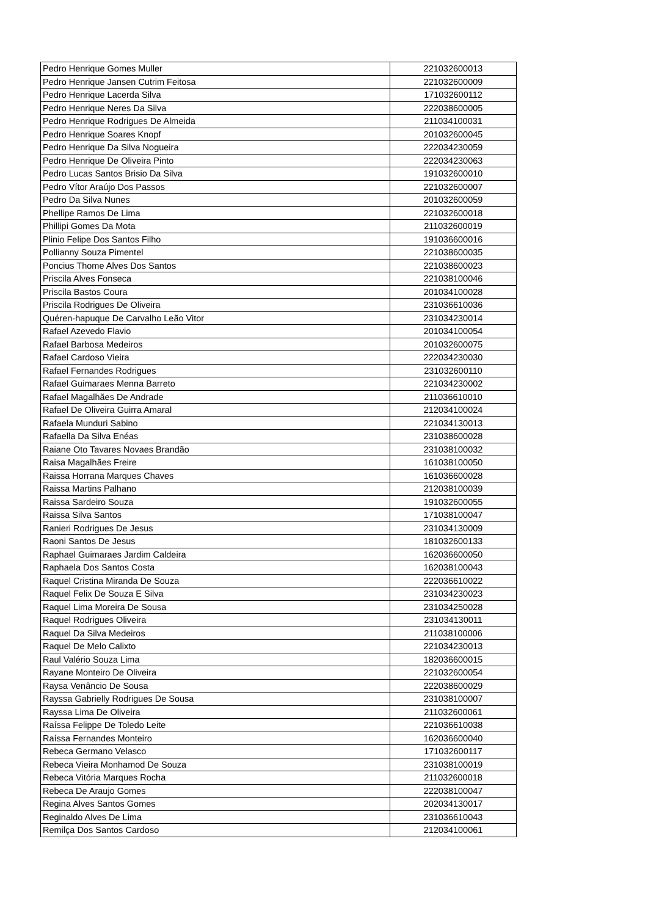| Pedro Henrique Gomes Muller | 221032600013 |
| Pedro Henrique Jansen Cutrim Feitosa | 221032600009 |
| Pedro Henrique Lacerda Silva | 171032600112 |
| Pedro Henrique Neres Da Silva | 222038600005 |
| Pedro Henrique Rodrigues De Almeida | 211034100031 |
| Pedro Henrique Soares Knopf | 201032600045 |
| Pedro Henrique Da Silva Nogueira | 222034230059 |
| Pedro Henrique De Oliveira Pinto | 222034230063 |
| Pedro Lucas Santos Brisio Da Silva | 191032600010 |
| Pedro Vítor Araújo Dos Passos | 221032600007 |
| Pedro Da Silva Nunes | 201032600059 |
| Phellipe Ramos De Lima | 221032600018 |
| Phillipi Gomes Da Mota | 211032600019 |
| Plinio Felipe Dos Santos Filho | 191036600016 |
| Pollianny Souza Pimentel | 221038600035 |
| Poncius Thome Alves Dos Santos | 221038600023 |
| Priscila Alves Fonseca | 221038100046 |
| Priscila Bastos Coura | 201034100028 |
| Priscila Rodrigues De Oliveira | 231036610036 |
| Quéren-hapuque De Carvalho Leão Vitor | 231034230014 |
| Rafael Azevedo Flavio | 201034100054 |
| Rafael Barbosa Medeiros | 201032600075 |
| Rafael Cardoso Vieira | 222034230030 |
| Rafael Fernandes Rodrigues | 231032600110 |
| Rafael Guimaraes Menna Barreto | 221034230002 |
| Rafael Magalhães De Andrade | 211036610010 |
| Rafael De Oliveira Guirra Amaral | 212034100024 |
| Rafaela Munduri Sabino | 221034130013 |
| Rafaella Da Silva Enéas | 231038600028 |
| Raiane Oto Tavares Novaes Brandão | 231038100032 |
| Raisa Magalhães Freire | 161038100050 |
| Raissa Horrana Marques Chaves | 161036600028 |
| Raissa Martins Palhano | 212038100039 |
| Raissa Sardeiro Souza | 191032600055 |
| Raissa Silva Santos | 171038100047 |
| Ranieri Rodrigues De Jesus | 231034130009 |
| Raoni Santos De Jesus | 181032600133 |
| Raphael Guimaraes Jardim Caldeira | 162036600050 |
| Raphaela Dos Santos Costa | 162038100043 |
| Raquel Cristina Miranda De Souza | 222036610022 |
| Raquel Felix De Souza E Silva | 231034230023 |
| Raquel Lima Moreira De Sousa | 231034250028 |
| Raquel Rodrigues Oliveira | 231034130011 |
| Raquel Da Silva Medeiros | 211038100006 |
| Raquel De Melo Calixto | 221034230013 |
| Raul Valério Souza Lima | 182036600015 |
| Rayane Monteiro De Oliveira | 221032600054 |
| Raysa Venâncio De Sousa | 222038600029 |
| Rayssa Gabrielly Rodrigues De Sousa | 231038100007 |
| Rayssa Lima De Oliveira | 211032600061 |
| Raíssa Felippe De Toledo Leite | 221036610038 |
| Raíssa Fernandes Monteiro | 162036600040 |
| Rebeca Germano Velasco | 171032600117 |
| Rebeca Vieira Monhamod De Souza | 231038100019 |
| Rebeca Vitória Marques Rocha | 211032600018 |
| Rebeca De Araujo Gomes | 222038100047 |
| Regina Alves Santos Gomes | 202034130017 |
| Reginaldo Alves De Lima | 231036610043 |
| Remilça Dos Santos Cardoso | 212034100061 |